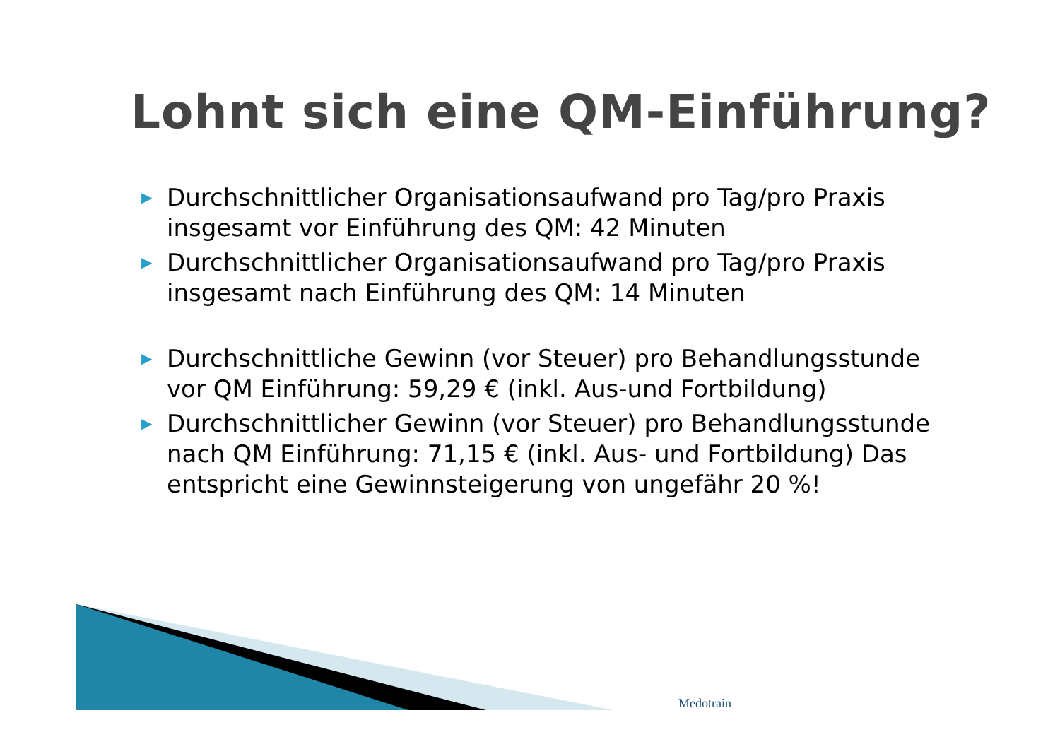Lohnt sich eine QM-Einführung?
▶ Durchschnittlicher Organisationsaufwand pro Tag/pro Praxis insgesamt vor Einführung des QM: 42 Minuten
▶ Durchschnittlicher Organisationsaufwand pro Tag/pro Praxis insgesamt nach Einführung des QM: 14 Minuten
▶ Durchschnittliche Gewinn (vor Steuer) pro Behandlungsstunde vor QM Einführung: 59,29 € (inkl. Aus-und Fortbildung)
▶ Durchschnittlicher Gewinn (vor Steuer) pro Behandlungsstunde nach QM Einführung: 71,15 € (inkl. Aus- und Fortbildung) Das entspricht eine Gewinnsteigerung von ungefähr 20 %!
Medotrain